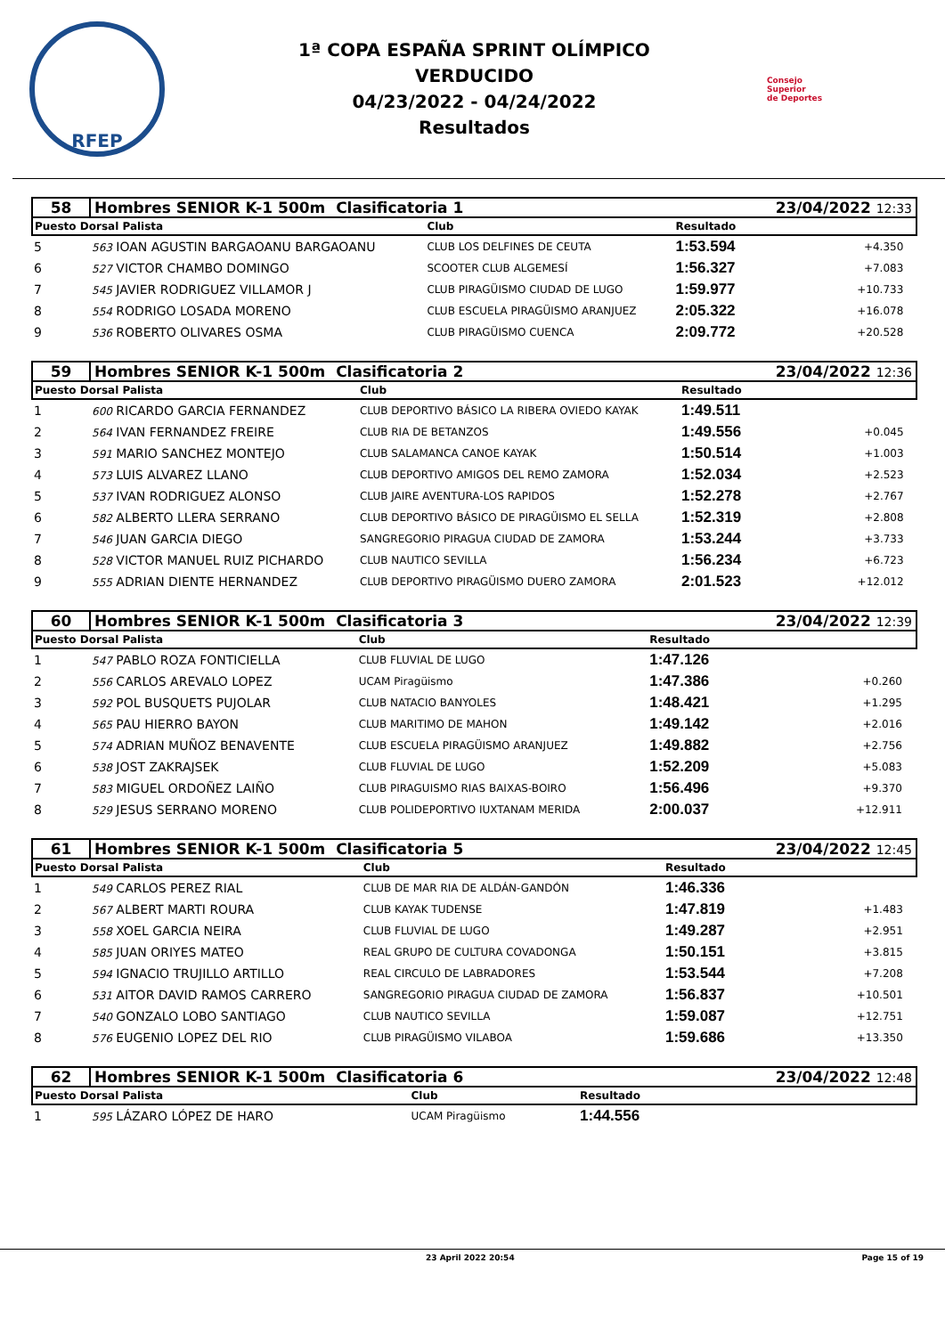RFEP
1ª COPA ESPAÑA SPRINT OLÍMPICO
VERDUCIDO
04/23/2022 - 04/24/2022
Resultados
Consejo
Superior
de Deportes
| 58 | Hombres SENIOR K-1 500m Clasificatoria 1 | | | 23/04/2022 12:33 | |
| Puesto Dorsal Palista | | Club | Resultado | | |
| 5 | 563 IOAN AGUSTIN BARGAOANU BARGAOANU | CLUB LOS DELFINES DE CEUTA | 1:53.594 | +4.350 | |
| 6 | 527 VICTOR CHAMBO DOMINGO | SCOOTER CLUB ALGEMESÍ | 1:56.327 | +7.083 | |
| 7 | 545 JAVIER RODRIGUEZ VILLAMOR J | CLUB PIRAGÜISMO CIUDAD DE LUGO | 1:59.977 | +10.733 | |
| 8 | 554 RODRIGO LOSADA MORENO | CLUB ESCUELA PIRAGÜISMO ARANJUEZ | 2:05.322 | +16.078 | |
| 9 | 536 ROBERTO OLIVARES OSMA | CLUB PIRAGÜISMO CUENCA | 2:09.772 | +20.528 | |
| 59 | Hombres SENIOR K-1 500m Clasificatoria 2 | | | 23/04/2022 12:36 | |
| Puesto Dorsal Palista | | Club | Resultado | | |
| 1 | 600 RICARDO GARCIA FERNANDEZ | CLUB DEPORTIVO BÁSICO LA RIBERA OVIEDO KAYAK | 1:49.511 | | |
| 2 | 564 IVAN FERNANDEZ FREIRE | CLUB RIA DE BETANZOS | 1:49.556 | +0.045 | |
| 3 | 591 MARIO SANCHEZ MONTEJO | CLUB SALAMANCA CANOE KAYAK | 1:50.514 | +1.003 | |
| 4 | 573 LUIS ALVAREZ LLANO | CLUB DEPORTIVO AMIGOS DEL REMO ZAMORA | 1:52.034 | +2.523 | |
| 5 | 537 IVAN RODRIGUEZ ALONSO | CLUB JAIRE AVENTURA-LOS RAPIDOS | 1:52.278 | +2.767 | |
| 6 | 582 ALBERTO LLERA SERRANO | CLUB DEPORTIVO BÁSICO DE PIRAGÜISMO EL SELLA | 1:52.319 | +2.808 | |
| 7 | 546 JUAN GARCIA DIEGO | SANGREGORIO PIRAGUA CIUDAD DE ZAMORA | 1:53.244 | +3.733 | |
| 8 | 528 VICTOR MANUEL RUIZ PICHARDO | CLUB NAUTICO SEVILLA | 1:56.234 | +6.723 | |
| 9 | 555 ADRIAN DIENTE HERNANDEZ | CLUB DEPORTIVO PIRAGÜISMO DUERO ZAMORA | 2:01.523 | +12.012 | |
| 60 | Hombres SENIOR K-1 500m Clasificatoria 3 | | | 23/04/2022 12:39 | |
| Puesto Dorsal Palista | | Club | Resultado | | |
| 1 | 547 PABLO ROZA FONTICIELLA | CLUB FLUVIAL DE LUGO | 1:47.126 | | |
| 2 | 556 CARLOS AREVALO LOPEZ | UCAM Piragüismo | 1:47.386 | +0.260 | |
| 3 | 592 POL BUSQUETS PUJOLAR | CLUB NATACIO BANYOLES | 1:48.421 | +1.295 | |
| 4 | 565 PAU HIERRO BAYON | CLUB MARITIMO DE MAHON | 1:49.142 | +2.016 | |
| 5 | 574 ADRIAN MUÑOZ BENAVENTE | CLUB ESCUELA PIRAGÜISMO ARANJUEZ | 1:49.882 | +2.756 | |
| 6 | 538 JOST ZAKRAJSEK | CLUB FLUVIAL DE LUGO | 1:52.209 | +5.083 | |
| 7 | 583 MIGUEL ORDOÑEZ LAIÑO | CLUB PIRAGUISMO RIAS BAIXAS-BOIRO | 1:56.496 | +9.370 | |
| 8 | 529 JESUS SERRANO MORENO | CLUB POLIDEPORTIVO IUXTANAM MERIDA | 2:00.037 | +12.911 | |
| 61 | Hombres SENIOR K-1 500m Clasificatoria 5 | | | 23/04/2022 12:45 | |
| Puesto Dorsal Palista | | Club | Resultado | | |
| 1 | 549 CARLOS PEREZ RIAL | CLUB DE MAR RIA DE ALDÁN-GANDÓN | 1:46.336 | | |
| 2 | 567 ALBERT MARTI ROURA | CLUB KAYAK TUDENSE | 1:47.819 | +1.483 | |
| 3 | 558 XOEL GARCIA NEIRA | CLUB FLUVIAL DE LUGO | 1:49.287 | +2.951 | |
| 4 | 585 JUAN ORIYES MATEO | REAL GRUPO DE CULTURA COVADONGA | 1:50.151 | +3.815 | |
| 5 | 594 IGNACIO TRUJILLO ARTILLO | REAL CIRCULO DE LABRADORES | 1:53.544 | +7.208 | |
| 6 | 531 AITOR DAVID RAMOS CARRERO | SANGREGORIO PIRAGUA CIUDAD DE ZAMORA | 1:56.837 | +10.501 | |
| 7 | 540 GONZALO LOBO SANTIAGO | CLUB NAUTICO SEVILLA | 1:59.087 | +12.751 | |
| 8 | 576 EUGENIO LOPEZ DEL RIO | CLUB PIRAGÜISMO VILABOA | 1:59.686 | +13.350 | |
| 62 | Hombres SENIOR K-1 500m Clasificatoria 6 | | | 23/04/2022 12:48 | |
| Puesto Dorsal Palista | | Club | Resultado | | |
| 1 | 595 LÁZARO LÓPEZ DE HARO | UCAM Piragüismo | 1:44.556 | | |
23 April 2022 20:54 Page 15 of 19